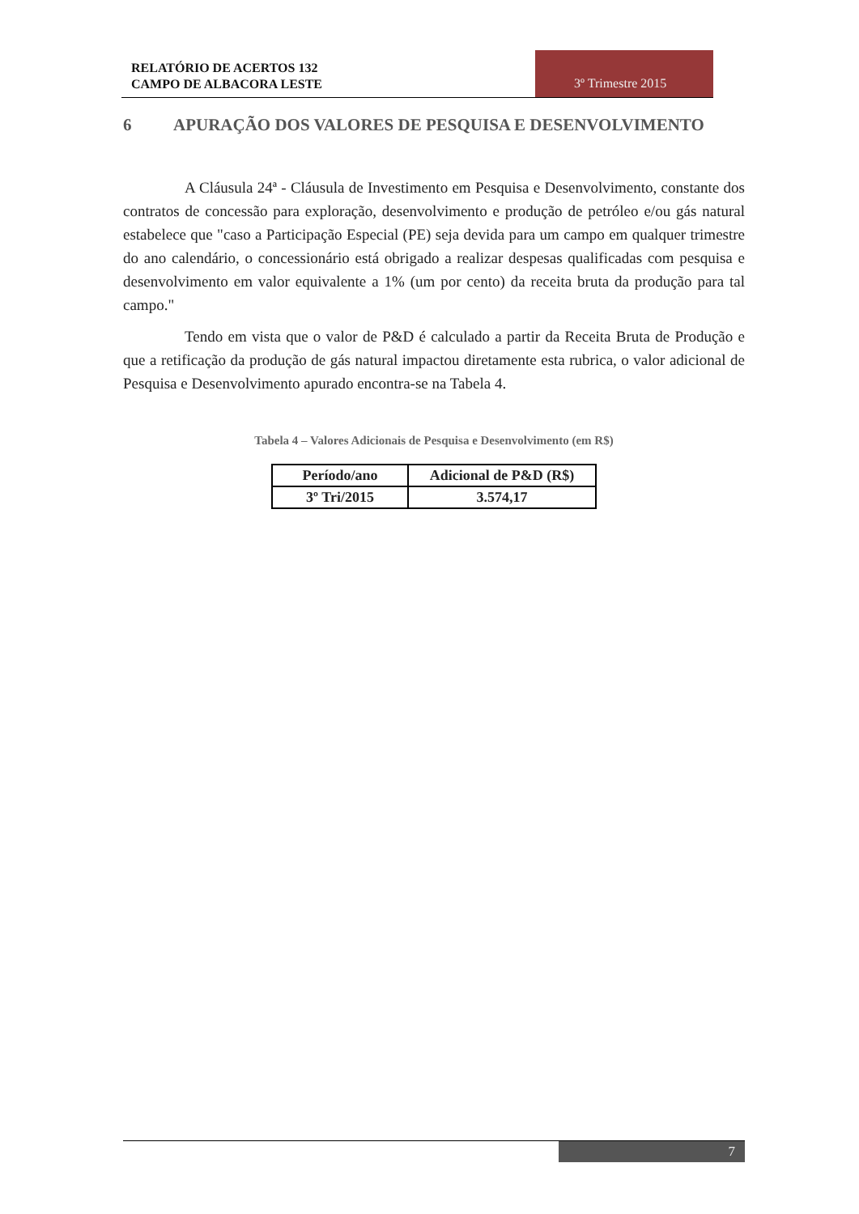RELATÓRIO DE ACERTOS 132
CAMPO DE ALBACORA LESTE
3º Trimestre 2015
6 APURAÇÃO DOS VALORES DE PESQUISA E DESENVOLVIMENTO
A Cláusula 24ª - Cláusula de Investimento em Pesquisa e Desenvolvimento, constante dos contratos de concessão para exploração, desenvolvimento e produção de petróleo e/ou gás natural estabelece que "caso a Participação Especial (PE) seja devida para um campo em qualquer trimestre do ano calendário, o concessionário está obrigado a realizar despesas qualificadas com pesquisa e desenvolvimento em valor equivalente a 1% (um por cento) da receita bruta da produção para tal campo."
Tendo em vista que o valor de P&D é calculado a partir da Receita Bruta de Produção e que a retificação da produção de gás natural impactou diretamente esta rubrica, o valor adicional de Pesquisa e Desenvolvimento apurado encontra-se na Tabela 4.
Tabela 4 – Valores Adicionais de Pesquisa e Desenvolvimento (em R$)
| Período/ano | Adicional de P&D (R$) |
| --- | --- |
| 3º Tri/2015 | 3.574,17 |
7